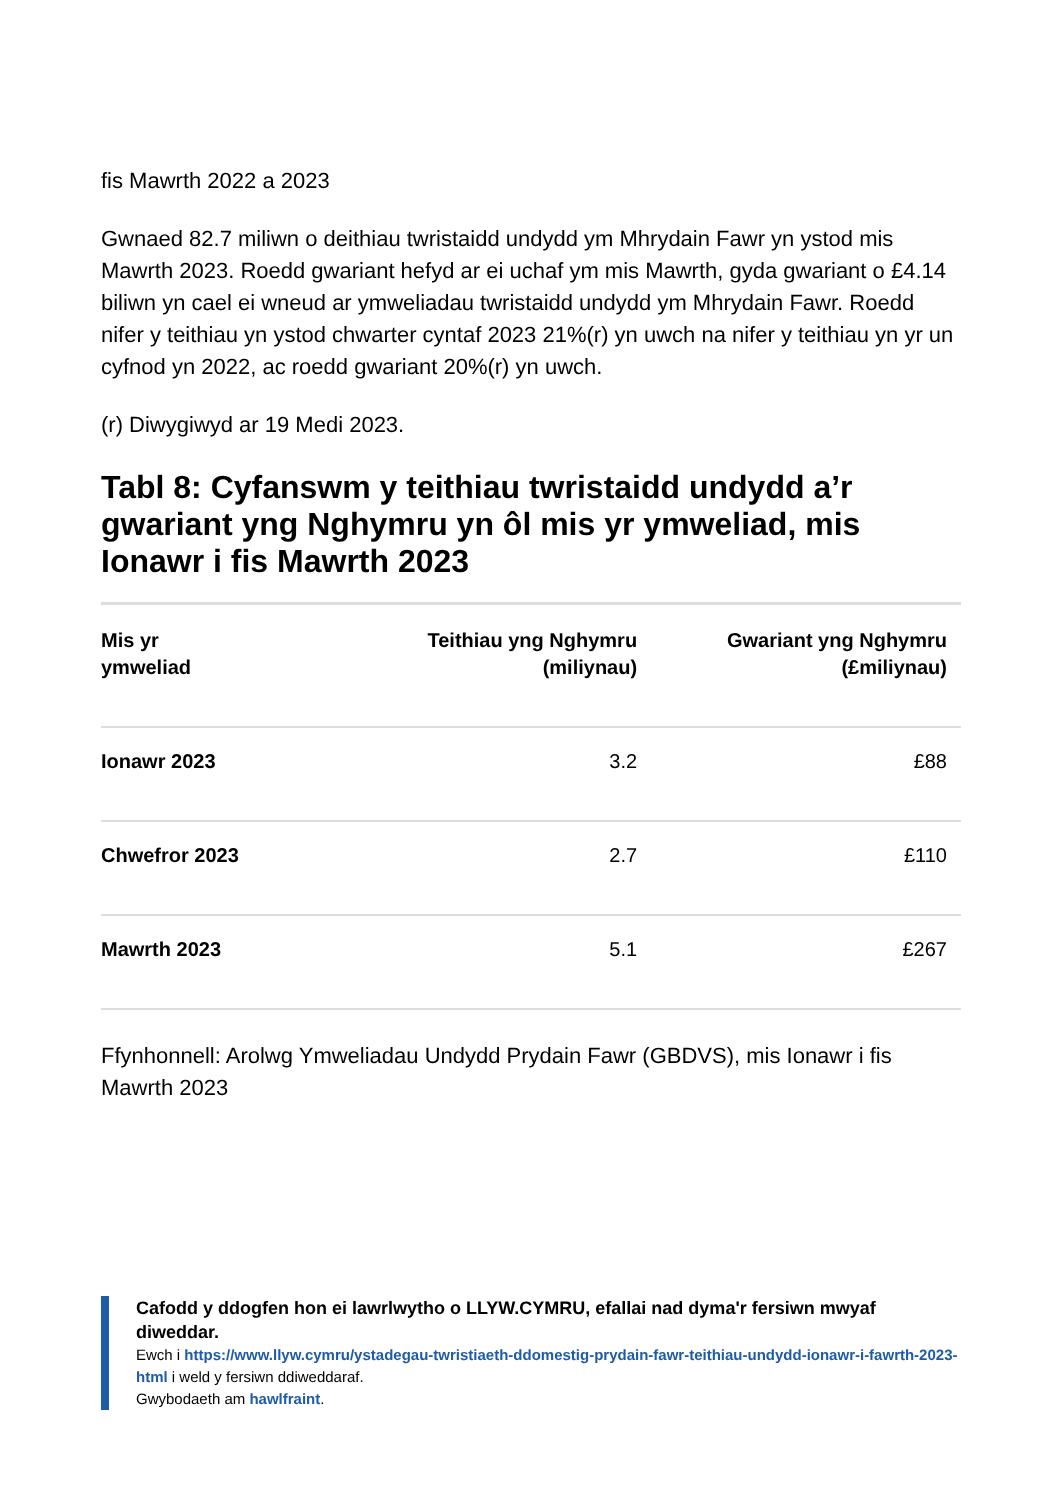fis Mawrth 2022 a 2023
Gwnaed 82.7 miliwn o deithiau twristaidd undydd ym Mhrydain Fawr yn ystod mis Mawrth 2023. Roedd gwariant hefyd ar ei uchaf ym mis Mawrth, gyda gwariant o £4.14 biliwn yn cael ei wneud ar ymweliadau twristaidd undydd ym Mhrydain Fawr. Roedd nifer y teithiau yn ystod chwarter cyntaf 2023 21%(r) yn uwch na nifer y teithiau yn yr un cyfnod yn 2022, ac roedd gwariant 20%(r) yn uwch.
(r) Diwygiwyd ar 19 Medi 2023.
Tabl 8: Cyfanswm y teithiau twristaidd undydd a’r gwariant yng Nghymru yn ôl mis yr ymweliad, mis Ionawr i fis Mawrth 2023
| Mis yr ymweliad | Teithiau yng Nghymru (miliynau) | Gwariant yng Nghymru (£miliynau) |
| --- | --- | --- |
| Ionawr 2023 | 3.2 | £88 |
| Chwefror 2023 | 2.7 | £110 |
| Mawrth 2023 | 5.1 | £267 |
Ffynhonnell: Arolwg Ymweliadau Undydd Prydain Fawr (GBDVS), mis Ionawr i fis Mawrth 2023
Cafodd y ddogfen hon ei lawrlwytho o LLYW.CYMRU, efallai nad dyma'r fersiwn mwyaf diweddar.
Ewch i https://www.llyw.cymru/ystadegau-twristiaeth-ddomestig-prydain-fawr-teithiau-undydd-ionawr-i-fawrth-2023-html i weld y fersiwn ddiweddaraf.
Gwybodaeth am hawlfraint.